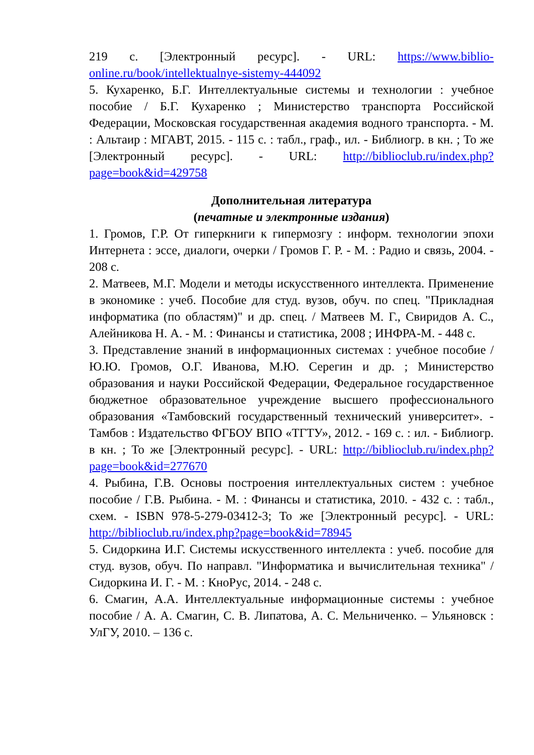219 с. [Электронный ресурс]. - URL: https://www.biblio-online.ru/book/intellektualnye-sistemy-444092
5. Кухаренко, Б.Г. Интеллектуальные системы и технологии : учебное пособие / Б.Г. Кухаренко ; Министерство транспорта Российской Федерации, Московская государственная академия водного транспорта. - М. : Альтаир : МГАВТ, 2015. - 115 с. : табл., граф., ил. - Библиогр. в кн. ; То же [Электронный ресурс]. - URL: http://biblioclub.ru/index.php?page=book&id=429758
Дополнительная литература
(печатные и электронные издания)
1. Громов, Г.Р. От гиперкниги к гипермозгу : информ. технологии эпохи Интернета : эссе, диалоги, очерки / Громов Г. Р. - М. : Радио и связь, 2004. - 208 с.
2. Матвеев, М.Г. Модели и методы искусственного интеллекта. Применение в экономике : учеб. Пособие для студ. вузов, обуч. по спец. "Прикладная информатика (по областям)" и др. спец. / Матвеев М. Г., Свиридов А. С., Алейникова Н. А. - М. : Финансы и статистика, 2008 ; ИНФРА-М. - 448 с.
3. Представление знаний в информационных системах : учебное пособие / Ю.Ю. Громов, О.Г. Иванова, М.Ю. Серегин и др. ; Министерство образования и науки Российской Федерации, Федеральное государственное бюджетное образовательное учреждение высшего профессионального образования «Тамбовский государственный технический университет». - Тамбов : Издательство ФГБОУ ВПО «ТГТУ», 2012. - 169 с. : ил. - Библиогр. в кн. ; То же [Электронный ресурс]. - URL: http://biblioclub.ru/index.php?page=book&id=277670
4. Рыбина, Г.В. Основы построения интеллектуальных систем : учебное пособие / Г.В. Рыбина. - М. : Финансы и статистика, 2010. - 432 с. : табл., схем. - ISBN 978-5-279-03412-3; То же [Электронный ресурс]. - URL: http://biblioclub.ru/index.php?page=book&id=78945
5. Сидоркина И.Г. Системы искусственного интеллекта : учеб. пособие для студ. вузов, обуч. По направл. "Информатика и вычислительная техника" / Сидоркина И. Г. - М. : КноРус, 2014. - 248 с.
6. Смагин, А.А. Интеллектуальные информационные системы : учебное пособие / А. А. Смагин, С. В. Липатова, А. С. Мельниченко. – Ульяновск : УлГУ, 2010. – 136 с.